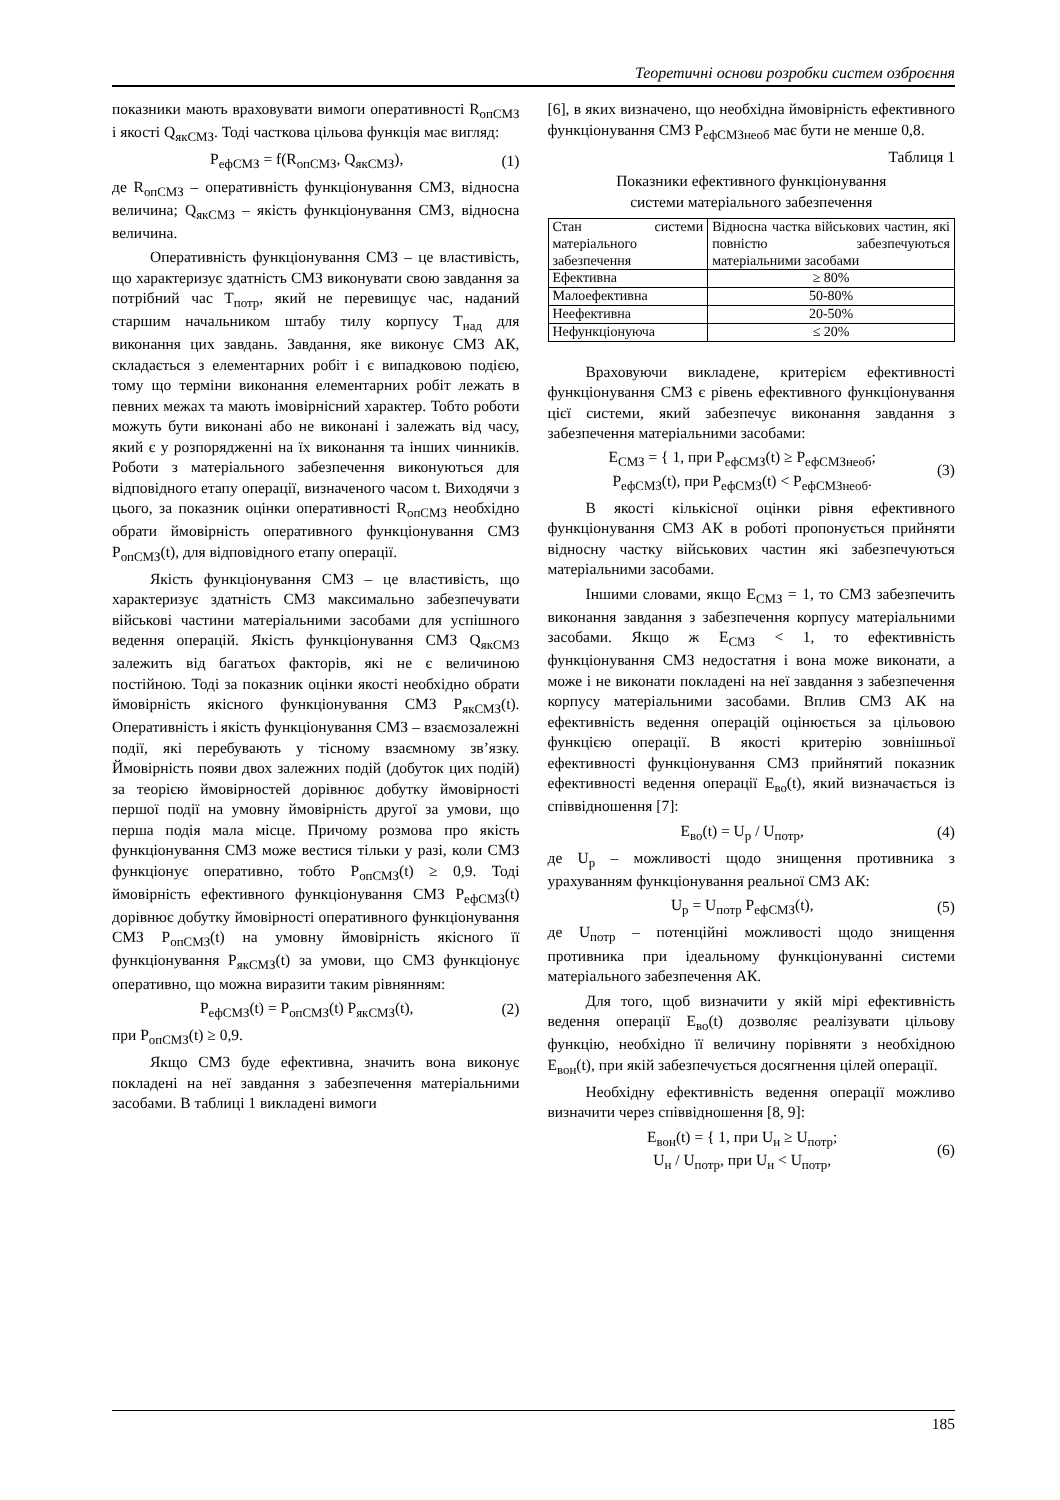Теоретичні основи розробки систем озброєння
показники мають враховувати вимоги оперативності R<sub>опСМЗ</sub> і якості Q<sub>якСМЗ</sub>. Тоді часткова цільова функція має вигляд:
P<sub>ефСМЗ</sub> = f(R<sub>опСМЗ</sub>, Q<sub>якСМЗ</sub>), (1)
де R<sub>опСМЗ</sub> – оперативність функціонування СМЗ, відносна величина; Q<sub>якСМЗ</sub> – якість функціонування СМЗ, відносна величина.
Оперативність функціонування СМЗ – це властивість, що характеризує здатність СМЗ виконувати свою завдання за потрібний час T<sub>потр</sub>, який не перевищує час, наданий старшим начальником штабу тилу корпусу T<sub>над</sub> для виконання цих завдань. Завдання, яке виконує СМЗ АК, складається з елементарних робіт і є випадковою подією, тому що терміни виконання елементарних робіт лежать в певних межах та мають імовірнісний характер. Тобто роботи можуть бути виконані або не виконані і залежать від часу, який є у розпорядженні на їх виконання та інших чинників. Роботи з матеріального забезпечення виконуються для відповідного етапу операції, визначеного часом t. Виходячи з цього, за показник оцінки оперативності R<sub>опСМЗ</sub> необхідно обрати ймовірність оперативного функціонування СМЗ P<sub>опСМЗ</sub>(t), для відповідного етапу операції.
Якість функціонування СМЗ – це властивість, що характеризує здатність СМЗ максимально забезпечувати військові частини матеріальними засобами для успішного ведення операцій. Якість функціонування СМЗ Q<sub>якСМЗ</sub> залежить від багатьох факторів, які не є величиною постійною. Тоді за показник оцінки якості необхідно обрати ймовірність якісного функціонування СМЗ P<sub>якСМЗ</sub>(t). Оперативність і якість функціонування СМЗ – взаємозалежні події, які перебувають у тісному взаємному зв’язку. Ймовірність появи двох залежних подій (добуток цих подій) за теорією ймовірностей дорівнює добутку ймовірності першої події на умовну ймовірність другої за умови, що перша подія мала місце. Причому розмова про якість функціонування СМЗ може вестися тільки у разі, коли СМЗ функціонує оперативно, тобто P<sub>опСМЗ</sub>(t) ≥ 0,9. Тоді ймовірність ефективного функціонування СМЗ P<sub>ефСМЗ</sub>(t) дорівнює добутку ймовірності оперативного функціонування СМЗ P<sub>опСМЗ</sub>(t) на умовну ймовірність якісного її функціонування P<sub>якСМЗ</sub>(t) за умови, що СМЗ функціонує оперативно, що можна виразити таким рівнянням:
P<sub>ефСМЗ</sub>(t) = P<sub>опСМЗ</sub>(t) P<sub>якСМЗ</sub>(t), (2)
при P<sub>опСМЗ</sub>(t) ≥ 0,9.
Якщо СМЗ буде ефективна, значить вона виконує покладені на неї завдання з забезпечення матеріальними засобами. В таблиці 1 викладені вимоги
[6], в яких визначено, що необхідна ймовірність ефективного функціонування СМЗ P<sub>ефСМЗнеоб</sub> має бути не менше 0,8.
Таблиця 1
Показники ефективного функціонування
системи матеріального забезпечення
| Стан системи матеріального забезпечення | Відносна частка військових частин, які повністю забезпечуються матеріальними засобами |
| --- | --- |
| Ефективна | ≥ 80% |
| Малоефективна | 50-80% |
| Неефективна | 20-50% |
| Нефункціонуюча | ≤ 20% |
Враховуючи викладене, критерієм ефективності функціонування СМЗ є рівень ефективного функціонування цієї системи, який забезпечує виконання завдання з забезпечення матеріальними засобами:
E<sub>СМЗ</sub> = { 1, при P<sub>ефСМЗ</sub>(t) ≥ P<sub>ефСМЗнеоб</sub>;
P<sub>ефСМЗ</sub>(t), при P<sub>ефСМЗ</sub>(t) < P<sub>ефСМЗнеоб</sub>. (3)
В якості кількісної оцінки рівня ефективного функціонування СМЗ АК в роботі пропонується прийняти відносну частку військових частин які забезпечуються матеріальними засобами.
Іншими словами, якщо E<sub>СМЗ</sub> = 1, то СМЗ забезпечить виконання завдання з забезпечення корпусу матеріальними засобами. Якщо ж E<sub>СМЗ</sub> < 1, то ефективність функціонування СМЗ недостатня і вона може виконати, а може і не виконати покладені на неї завдання з забезпечення корпусу матеріальними засобами. Вплив СМЗ АК на ефективність ведення операцій оцінюється за цільовою функцією операції. В якості критерію зовнішньої ефективності функціонування СМЗ прийнятий показник ефективності ведення операції E<sub>во</sub>(t), який визначається із співвідношення [7]:
E<sub>во</sub>(t) = U<sub>р</sub> / U<sub>потр</sub>, (4)
де U<sub>р</sub> – можливості щодо знищення противника з урахуванням функціонування реальної СМЗ АК:
U<sub>р</sub> = U<sub>потр</sub> P<sub>ефСМЗ</sub>(t), (5)
де U<sub>потр</sub> – потенційні можливості щодо знищення противника при ідеальному функціонуванні системи матеріального забезпечення АК.
Для того, щоб визначити у якій мірі ефективність ведення операції E<sub>во</sub>(t) дозволяє реалізувати цільову функцію, необхідно її величину порівняти з необхідною E<sub>вон</sub>(t), при якій забезпечується досягнення цілей операції.
Необхідну ефективність ведення операції можливо визначити через співвідношення [8, 9]:
E<sub>вон</sub>(t) = { 1, при U<sub>н</sub> ≥ U<sub>потр</sub>;
U<sub>н</sub> / U<sub>потр</sub>, при U<sub>н</sub> < U<sub>потр</sub>, (6)
185